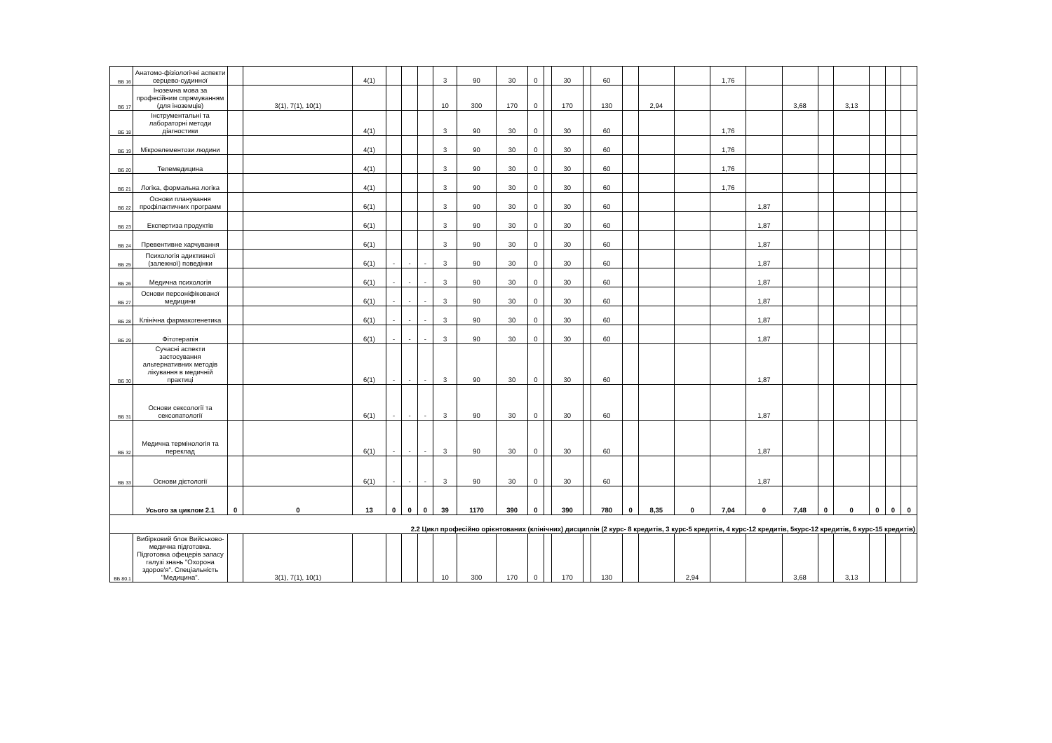| ВБ 16 | Анатомо-фізіологічні аспекти серцево-судинної | | | 4(1) | | | | 3 | 90 | 30 | 0 | | 30 | | 60 | | | | 1,76 | | | | | | | |
| ВБ 17 | Іноземна мова за професійним спрямуванням (для іноземців) | | 3(1), 7(1), 10(1) | | | | | 10 | 300 | 170 | 0 | | 170 | | 130 | | 2,94 | | | | 3,68 | | 3,13 | | | |
| ВБ 18 | Інструментальні та лабораторні методи діагностики | | | 4(1) | | | | 3 | 90 | 30 | 0 | | 30 | | 60 | | | | 1,76 | | | | | | | |
| ВБ 19 | Мікроелементози людини | | | 4(1) | | | | 3 | 90 | 30 | 0 | | 30 | | 60 | | | | 1,76 | | | | | | | |
| ВБ 20 | Телемедицина | | | 4(1) | | | | 3 | 90 | 30 | 0 | | 30 | | 60 | | | | 1,76 | | | | | | | |
| ВБ 21 | Логіка, формальна логіка | | | 4(1) | | | | 3 | 90 | 30 | 0 | | 30 | | 60 | | | | 1,76 | | | | | | | |
| ВБ 22 | Основи планування профілактичних программ | | | 6(1) | | | | 3 | 90 | 30 | 0 | | 30 | | 60 | | | | | 1,87 | | | | | | |
| ВБ 23 | Експертиза продуктів | | | 6(1) | | | | 3 | 90 | 30 | 0 | | 30 | | 60 | | | | | 1,87 | | | | | | |
| ВБ 24 | Превентивне харчування | | | 6(1) | | | | 3 | 90 | 30 | 0 | | 30 | | 60 | | | | | 1,87 | | | | | | |
| ВБ 25 | Психологія адиктивної (залежної) поведінки | | | 6(1) | - | - | - | 3 | 90 | 30 | 0 | | 30 | | 60 | | | | | 1,87 | | | | | | |
| ВБ 26 | Медична психологія | | | 6(1) | - | - | - | 3 | 90 | 30 | 0 | | 30 | | 60 | | | | | 1,87 | | | | | | |
| ВБ 27 | Основи персоніфікованої медицини | | | 6(1) | - | - | - | 3 | 90 | 30 | 0 | | 30 | | 60 | | | | | 1,87 | | | | | | |
| ВБ 28 | Клінічна фармакогенетика | | | 6(1) | - | - | - | 3 | 90 | 30 | 0 | | 30 | | 60 | | | | | 1,87 | | | | | | |
| ВБ 29 | Фітотерапія | | | 6(1) | - | - | - | 3 | 90 | 30 | 0 | | 30 | | 60 | | | | | 1,87 | | | | | | |
| ВБ 30 | Сучасні аспекти застосування альтернативних методів лікування в медичній практиці | | | 6(1) | - | - | - | 3 | 90 | 30 | 0 | | 30 | | 60 | | | | | 1,87 | | | | | | |
| ВБ 31 | Основи сексології та сексопатології | | | 6(1) | - | - | - | 3 | 90 | 30 | 0 | | 30 | | 60 | | | | | 1,87 | | | | | | |
| ВБ 32 | Медична термінологія та переклад | | | 6(1) | - | - | - | 3 | 90 | 30 | 0 | | 30 | | 60 | | | | | 1,87 | | | | | | |
| ВБ 33 | Основи дієтології | | | 6(1) | - | - | - | 3 | 90 | 30 | 0 | | 30 | | 60 | | | | | 1,87 | | | | | | |
| | Усього за циклом 2.1 | 0 | 0 | 13 | 0 | 0 | 0 | 39 | 1170 | 390 | 0 | | 390 | | 780 | 0 | 8,35 | 0 | 7,04 | 0 | 7,48 | 0 | 0 | 0 | 0 | 0 |
| 2.2 Цикл професійно орієнтованих (клінічних) дисциплін (2 курс- 8 кредитів, 3 курс-5 кредитів, 4 курс-12 кредитів, 5курс-12 кредитів, 6 курс-15 кредитів) | | | | | | | | | | | | | | | | | | | | | | | | | | |
| ВБ 80.1 | Вибірковий блок Вийськово-медична підготовка. Підготовка офецерів запасу галузі знань "Охорона здоров'я". Спеціальність "Медицина". | | 3(1), 7(1), 10(1) | | | | | 10 | 300 | 170 | 0 | | 170 | | 130 | | | 2,94 | | | 3,68 | | 3,13 | | | |